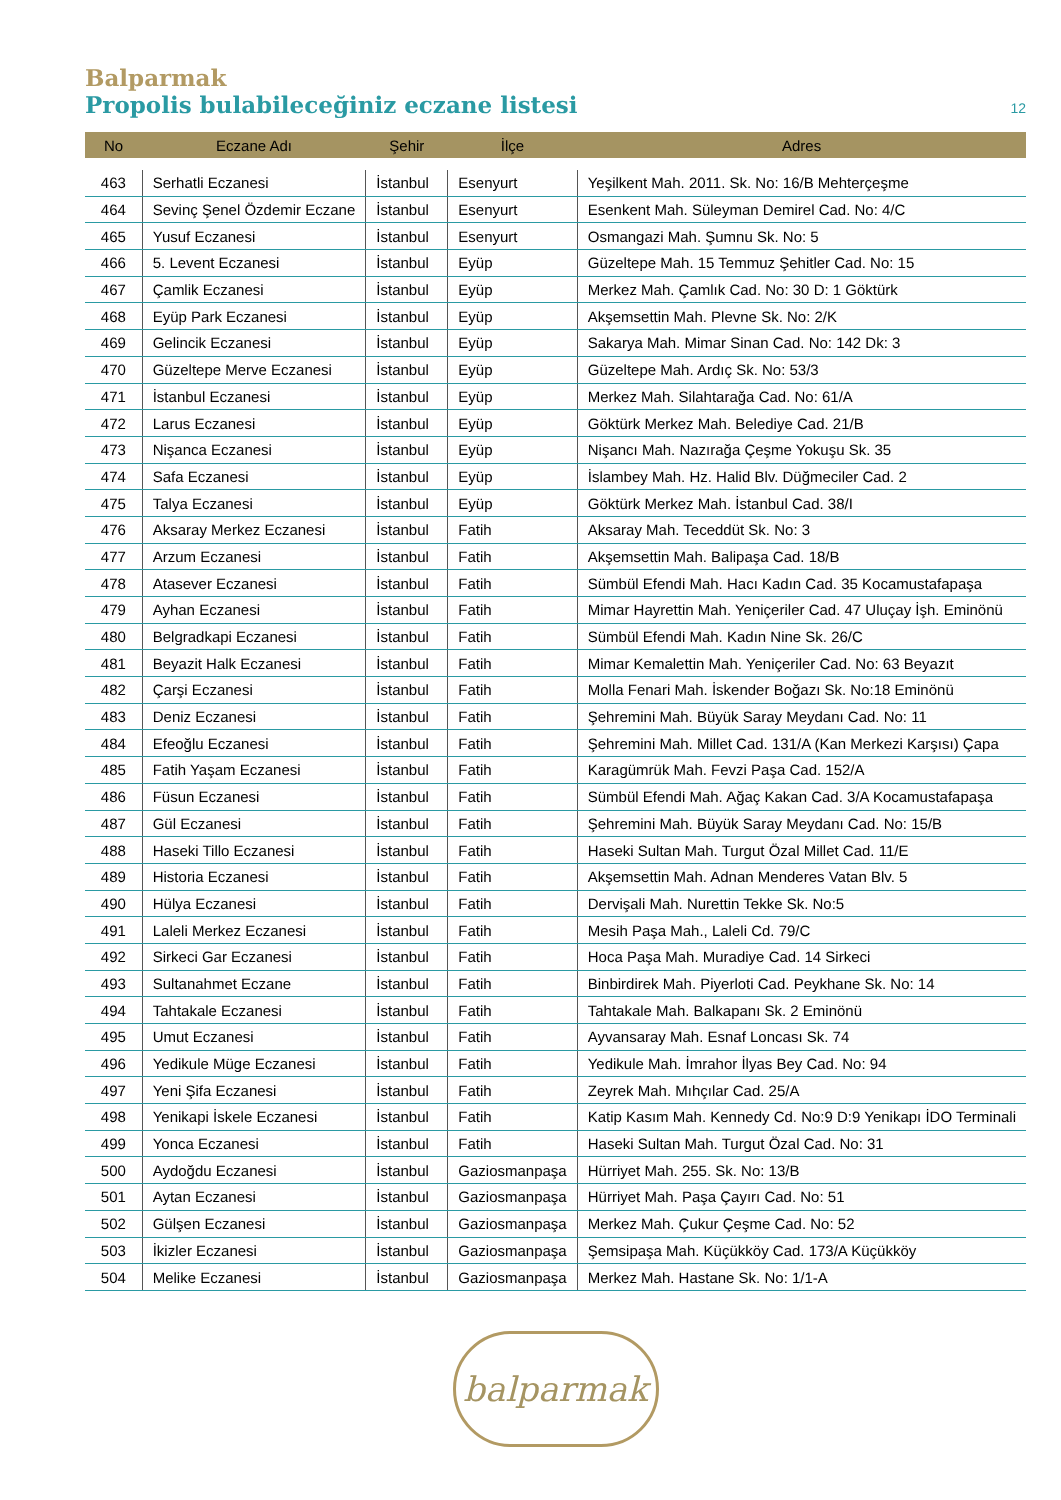Balparmak
Propolis bulabileceğiniz eczane listesi
12
| No | Eczane Adı | Şehir | İlçe | Adres |
| --- | --- | --- | --- | --- |
| 463 | Serhatli Eczanesi | İstanbul | Esenyurt | Yeşilkent Mah. 2011. Sk. No: 16/B Mehterçeşme |
| 464 | Sevinç Şenel Özdemir Eczane | İstanbul | Esenyurt | Esenkent Mah. Süleyman Demirel Cad. No: 4/C |
| 465 | Yusuf Eczanesi | İstanbul | Esenyurt | Osmangazi Mah. Şumnu Sk. No: 5 |
| 466 | 5. Levent Eczanesi | İstanbul | Eyüp | Güzeltepe Mah. 15 Temmuz Şehitler Cad. No: 15 |
| 467 | Çamlik Eczanesi | İstanbul | Eyüp | Merkez Mah. Çamlık Cad. No: 30 D: 1 Göktürk |
| 468 | Eyüp Park Eczanesi | İstanbul | Eyüp | Akşemsettin Mah. Plevne Sk. No: 2/K |
| 469 | Gelincik Eczanesi | İstanbul | Eyüp | Sakarya Mah. Mimar Sinan Cad. No: 142 Dk: 3 |
| 470 | Güzeltepe Merve Eczanesi | İstanbul | Eyüp | Güzeltepe Mah. Ardıç Sk. No: 53/3 |
| 471 | İstanbul Eczanesi | İstanbul | Eyüp | Merkez Mah. Silahtarağa Cad. No: 61/A |
| 472 | Larus Eczanesi | İstanbul | Eyüp | Göktürk Merkez Mah. Belediye Cad. 21/B |
| 473 | Nişanca Eczanesi | İstanbul | Eyüp | Nişancı Mah. Nazırağa Çeşme Yokuşu Sk. 35 |
| 474 | Safa Eczanesi | İstanbul | Eyüp | İslambey Mah. Hz. Halid Blv. Düğmeciler Cad. 2 |
| 475 | Talya Eczanesi | İstanbul | Eyüp | Göktürk Merkez Mah. İstanbul Cad. 38/I |
| 476 | Aksaray Merkez Eczanesi | İstanbul | Fatih | Aksaray Mah. Teceddüt Sk. No: 3 |
| 477 | Arzum Eczanesi | İstanbul | Fatih | Akşemsettin Mah. Balipaşa Cad. 18/B |
| 478 | Atasever Eczanesi | İstanbul | Fatih | Sümbül Efendi Mah. Hacı Kadın Cad. 35 Kocamustafapaşa |
| 479 | Ayhan Eczanesi | İstanbul | Fatih | Mimar Hayrettin Mah. Yeniçeriler Cad. 47 Uluçay İşh. Eminönü |
| 480 | Belgradkapi Eczanesi | İstanbul | Fatih | Sümbül Efendi Mah. Kadın Nine Sk. 26/C |
| 481 | Beyazit Halk Eczanesi | İstanbul | Fatih | Mimar Kemalettin Mah. Yeniçeriler Cad. No: 63 Beyazıt |
| 482 | Çarşi Eczanesi | İstanbul | Fatih | Molla Fenari Mah. İskender Boğazı Sk. No:18 Eminönü |
| 483 | Deniz Eczanesi | İstanbul | Fatih | Şehremini Mah. Büyük Saray Meydanı Cad. No: 11 |
| 484 | Efeoğlu Eczanesi | İstanbul | Fatih | Şehremini Mah. Millet Cad. 131/A (Kan Merkezi Karşısı) Çapa |
| 485 | Fatih Yaşam Eczanesi | İstanbul | Fatih | Karagümrük Mah. Fevzi Paşa Cad. 152/A |
| 486 | Füsun Eczanesi | İstanbul | Fatih | Sümbül Efendi Mah. Ağaç Kakan Cad. 3/A Kocamustafapaşa |
| 487 | Gül Eczanesi | İstanbul | Fatih | Şehremini Mah. Büyük Saray Meydanı Cad. No: 15/B |
| 488 | Haseki Tillo Eczanesi | İstanbul | Fatih | Haseki Sultan Mah. Turgut Özal Millet Cad. 11/E |
| 489 | Historia Eczanesi | İstanbul | Fatih | Akşemsettin Mah. Adnan Menderes Vatan Blv. 5 |
| 490 | Hülya Eczanesi | İstanbul | Fatih | Dervişali Mah. Nurettin Tekke Sk. No:5 |
| 491 | Laleli Merkez Eczanesi | İstanbul | Fatih | Mesih Paşa Mah., Laleli Cd. 79/C |
| 492 | Sirkeci Gar Eczanesi | İstanbul | Fatih | Hoca Paşa Mah. Muradiye Cad. 14 Sirkeci |
| 493 | Sultanahmet Eczane | İstanbul | Fatih | Binbirdirek Mah. Piyerloti Cad. Peykhane Sk. No: 14 |
| 494 | Tahtakale Eczanesi | İstanbul | Fatih | Tahtakale Mah. Balkapanı Sk. 2 Eminönü |
| 495 | Umut Eczanesi | İstanbul | Fatih | Ayvansaray Mah. Esnaf Loncası Sk. 74 |
| 496 | Yedikule Müge Eczanesi | İstanbul | Fatih | Yedikule Mah. İmrahor İlyas Bey Cad. No: 94 |
| 497 | Yeni Şifa Eczanesi | İstanbul | Fatih | Zeyrek Mah. Mıhçılar Cad. 25/A |
| 498 | Yenikapi İskele Eczanesi | İstanbul | Fatih | Katip Kasım Mah. Kennedy Cd. No:9 D:9 Yenikapı İDO Terminali |
| 499 | Yonca Eczanesi | İstanbul | Fatih | Haseki Sultan Mah. Turgut Özal Cad. No: 31 |
| 500 | Aydoğdu Eczanesi | İstanbul | Gaziosmanpaşa | Hürriyet Mah. 255. Sk. No: 13/B |
| 501 | Aytan Eczanesi | İstanbul | Gaziosmanpaşa | Hürriyet Mah. Paşa Çayırı Cad. No: 51 |
| 502 | Gülşen Eczanesi | İstanbul | Gaziosmanpaşa | Merkez Mah. Çukur Çeşme Cad. No: 52 |
| 503 | İkizler Eczanesi | İstanbul | Gaziosmanpaşa | Şemsipaşa Mah. Küçükköy Cad. 173/A Küçükköy |
| 504 | Melike Eczanesi | İstanbul | Gaziosmanpaşa | Merkez Mah. Hastane Sk. No: 1/1-A |
balparmak